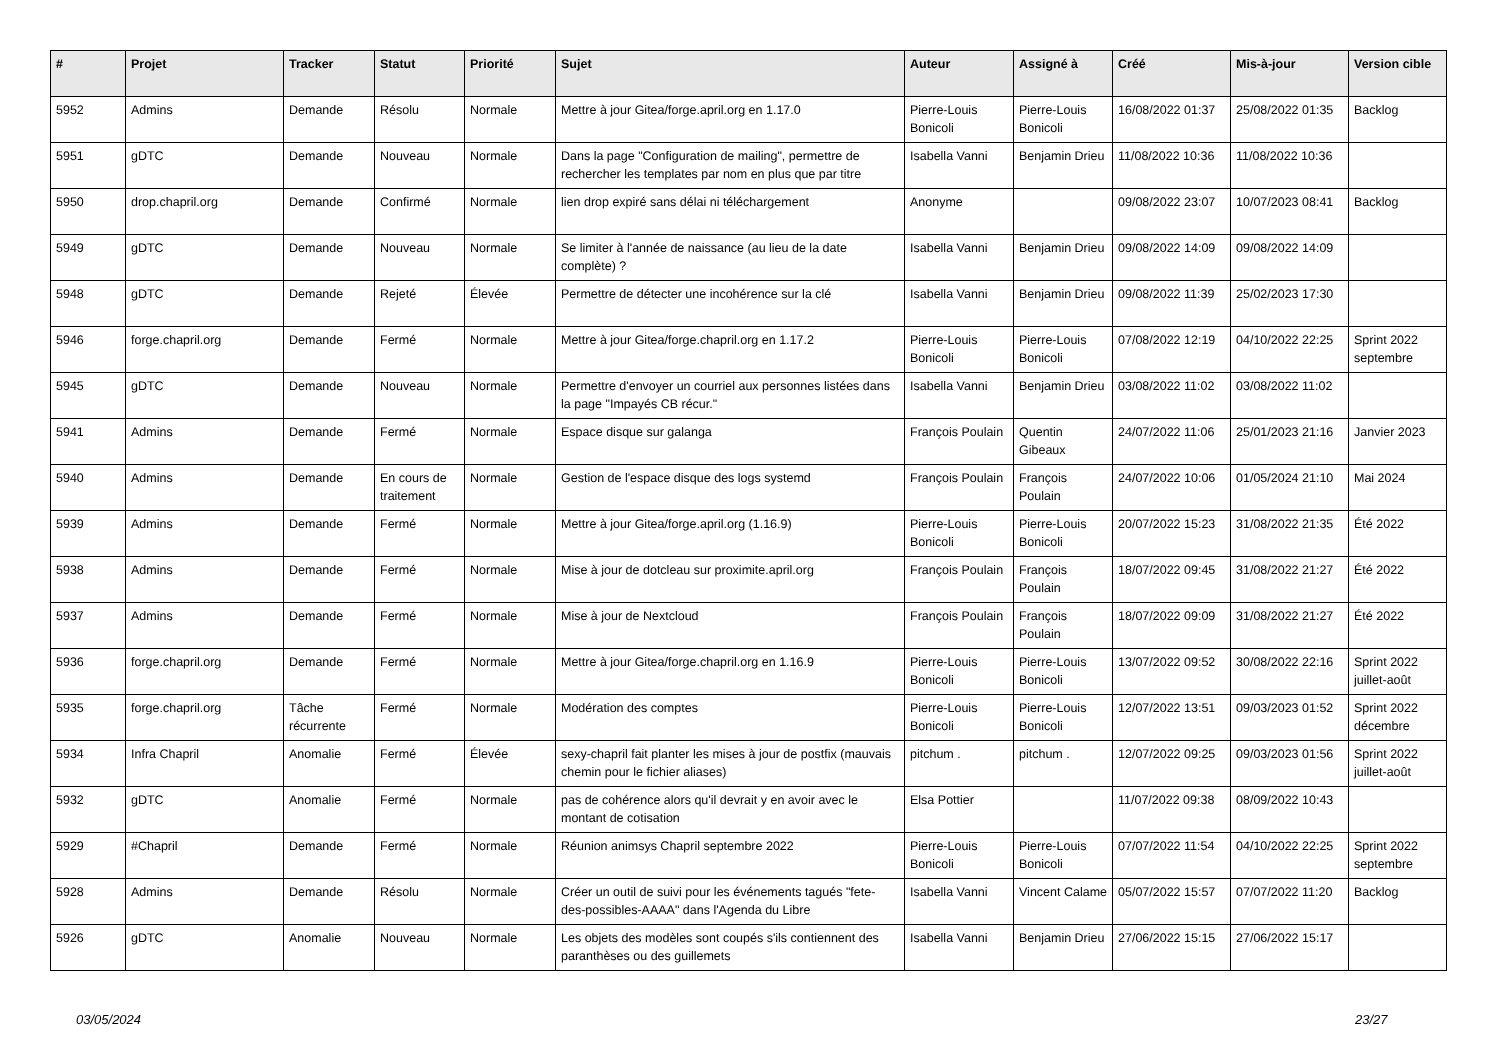| # | Projet | Tracker | Statut | Priorité | Sujet | Auteur | Assigné à | Créé | Mis-à-jour | Version cible |
| --- | --- | --- | --- | --- | --- | --- | --- | --- | --- | --- |
| 5952 | Admins | Demande | Résolu | Normale | Mettre à jour Gitea/forge.april.org en 1.17.0 | Pierre-Louis Bonicoli | Pierre-Louis Bonicoli | 16/08/2022 01:37 | 25/08/2022 01:35 | Backlog |
| 5951 | gDTC | Demande | Nouveau | Normale | Dans la page "Configuration de mailing", permettre de rechercher les templates par nom en plus que par titre | Isabella Vanni | Benjamin Drieu | 11/08/2022 10:36 | 11/08/2022 10:36 | |
| 5950 | drop.chapril.org | Demande | Confirmé | Normale | lien drop expiré sans délai ni téléchargement | Anonyme | | 09/08/2022 23:07 | 10/07/2023 08:41 | Backlog |
| 5949 | gDTC | Demande | Nouveau | Normale | Se limiter à l'année de naissance (au lieu de la date complète) ? | Isabella Vanni | Benjamin Drieu | 09/08/2022 14:09 | 09/08/2022 14:09 | |
| 5948 | gDTC | Demande | Rejeté | Élevée | Permettre de détecter une incohérence sur la clé | Isabella Vanni | Benjamin Drieu | 09/08/2022 11:39 | 25/02/2023 17:30 | |
| 5946 | forge.chapril.org | Demande | Fermé | Normale | Mettre à jour Gitea/forge.chapril.org en 1.17.2 | Pierre-Louis Bonicoli | Pierre-Louis Bonicoli | 07/08/2022 12:19 | 04/10/2022 22:25 | Sprint 2022 septembre |
| 5945 | gDTC | Demande | Nouveau | Normale | Permettre d'envoyer un courriel aux personnes listées dans la page "Impayés CB récur." | Isabella Vanni | Benjamin Drieu | 03/08/2022 11:02 | 03/08/2022 11:02 | |
| 5941 | Admins | Demande | Fermé | Normale | Espace disque sur galanga | François Poulain | Quentin Gibeaux | 24/07/2022 11:06 | 25/01/2023 21:16 | Janvier 2023 |
| 5940 | Admins | Demande | En cours de traitement | Normale | Gestion de l'espace disque des logs systemd | François Poulain | François Poulain | 24/07/2022 10:06 | 01/05/2024 21:10 | Mai 2024 |
| 5939 | Admins | Demande | Fermé | Normale | Mettre à jour Gitea/forge.april.org (1.16.9) | Pierre-Louis Bonicoli | Pierre-Louis Bonicoli | 20/07/2022 15:23 | 31/08/2022 21:35 | Été 2022 |
| 5938 | Admins | Demande | Fermé | Normale | Mise à jour de dotcleau sur proximite.april.org | François Poulain | François Poulain | 18/07/2022 09:45 | 31/08/2022 21:27 | Été 2022 |
| 5937 | Admins | Demande | Fermé | Normale | Mise à jour de Nextcloud | François Poulain | François Poulain | 18/07/2022 09:09 | 31/08/2022 21:27 | Été 2022 |
| 5936 | forge.chapril.org | Demande | Fermé | Normale | Mettre à jour Gitea/forge.chapril.org en 1.16.9 | Pierre-Louis Bonicoli | Pierre-Louis Bonicoli | 13/07/2022 09:52 | 30/08/2022 22:16 | Sprint 2022 juillet-août |
| 5935 | forge.chapril.org | Tâche récurrente | Fermé | Normale | Modération des comptes | Pierre-Louis Bonicoli | Pierre-Louis Bonicoli | 12/07/2022 13:51 | 09/03/2023 01:52 | Sprint 2022 décembre |
| 5934 | Infra Chapril | Anomalie | Fermé | Élevée | sexy-chapril fait planter les mises à jour de postfix (mauvais chemin pour le fichier aliases) | pitchum . | pitchum . | 12/07/2022 09:25 | 09/03/2023 01:56 | Sprint 2022 juillet-août |
| 5932 | gDTC | Anomalie | Fermé | Normale | pas de cohérence alors qu'il devrait y en avoir avec le montant de cotisation | Elsa Pottier | | 11/07/2022 09:38 | 08/09/2022 10:43 | |
| 5929 | #Chapril | Demande | Fermé | Normale | Réunion animsys Chapril septembre 2022 | Pierre-Louis Bonicoli | Pierre-Louis Bonicoli | 07/07/2022 11:54 | 04/10/2022 22:25 | Sprint 2022 septembre |
| 5928 | Admins | Demande | Résolu | Normale | Créer un outil de suivi pour les événements tagués "fete-des-possibles-AAAA" dans l'Agenda du Libre | Isabella Vanni | Vincent Calame | 05/07/2022 15:57 | 07/07/2022 11:20 | Backlog |
| 5926 | gDTC | Anomalie | Nouveau | Normale | Les objets des modèles sont coupés s'ils contiennent des paranthèses ou des guillemets | Isabella Vanni | Benjamin Drieu | 27/06/2022 15:15 | 27/06/2022 15:17 | |
03/05/2024 23/27